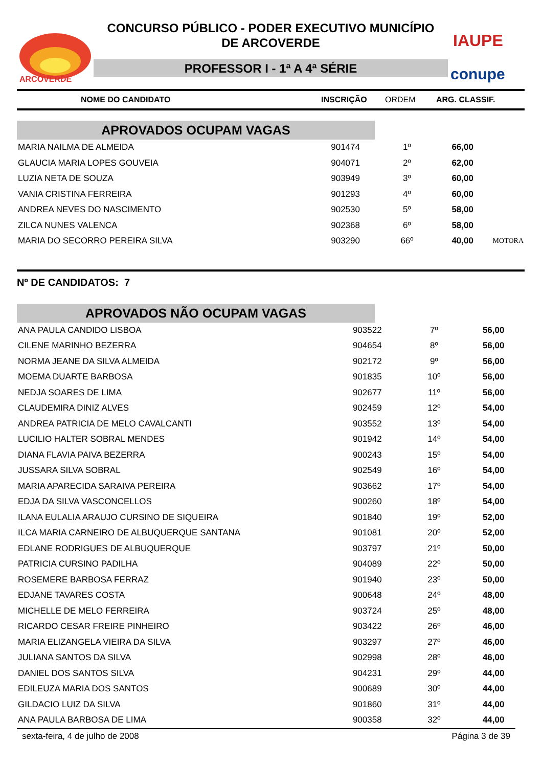ARCOVERDE
CONCURSO PÚBLICO - PODER EXECUTIVO MUNICÍPIO
DE ARCOVERDE
PROFESSOR I - 1ª A 4ª SÉRIE
IAUPE
conupe
NOME DO CANDIDATO INSCRIÇÃO ORDEM ARG. CLASSIF.
APROVADOS OCUPAM VAGAS
| MARIA NAILMA DE ALMEIDA | 901474 | 1º | 66,00 | |
| GLAUCIA MARIA LOPES GOUVEIA | 904071 | 2º | 62,00 | |
| LUZIA NETA DE SOUZA | 903949 | 3º | 60,00 | |
| VANIA CRISTINA FERREIRA | 901293 | 4º | 60,00 | |
| ANDREA NEVES DO NASCIMENTO | 902530 | 5º | 58,00 | |
| ZILCA NUNES VALENCA | 902368 | 6º | 58,00 | |
| MARIA DO SECORRO PEREIRA SILVA | 903290 | 66º | 40,00 | MOTORA |
Nº DE CANDIDATOS: 7
APROVADOS NÃO OCUPAM VAGAS
| ANA PAULA CANDIDO LISBOA | 903522 | 7º | 56,00 |
| CILENE MARINHO BEZERRA | 904654 | 8º | 56,00 |
| NORMA JEANE DA SILVA ALMEIDA | 902172 | 9º | 56,00 |
| MOEMA DUARTE BARBOSA | 901835 | 10º | 56,00 |
| NEDJA SOARES DE LIMA | 902677 | 11º | 56,00 |
| CLAUDEMIRA DINIZ ALVES | 902459 | 12º | 54,00 |
| ANDREA PATRICIA DE MELO CAVALCANTI | 903552 | 13º | 54,00 |
| LUCILIO HALTER SOBRAL MENDES | 901942 | 14º | 54,00 |
| DIANA FLAVIA PAIVA BEZERRA | 900243 | 15º | 54,00 |
| JUSSARA SILVA SOBRAL | 902549 | 16º | 54,00 |
| MARIA APARECIDA SARAIVA PEREIRA | 903662 | 17º | 54,00 |
| EDJA DA SILVA VASCONCELLOS | 900260 | 18º | 54,00 |
| ILANA EULALIA ARAUJO CURSINO DE SIQUEIRA | 901840 | 19º | 52,00 |
| ILCA MARIA CARNEIRO DE ALBUQUERQUE SANTANA | 901081 | 20º | 52,00 |
| EDLANE RODRIGUES DE ALBUQUERQUE | 903797 | 21º | 50,00 |
| PATRICIA CURSINO PADILHA | 904089 | 22º | 50,00 |
| ROSEMERE BARBOSA FERRAZ | 901940 | 23º | 50,00 |
| EDJANE TAVARES COSTA | 900648 | 24º | 48,00 |
| MICHELLE DE MELO FERREIRA | 903724 | 25º | 48,00 |
| RICARDO CESAR FREIRE PINHEIRO | 903422 | 26º | 46,00 |
| MARIA ELIZANGELA VIEIRA DA SILVA | 903297 | 27º | 46,00 |
| JULIANA SANTOS DA SILVA | 902998 | 28º | 46,00 |
| DANIEL DOS SANTOS SILVA | 904231 | 29º | 44,00 |
| EDILEUZA MARIA DOS SANTOS | 900689 | 30º | 44,00 |
| GILDACIO LUIZ DA SILVA | 901860 | 31º | 44,00 |
| ANA PAULA BARBOSA DE LIMA | 900358 | 32º | 44,00 |
sexta-feira, 4 de julho de 2008 Página 3 de 39